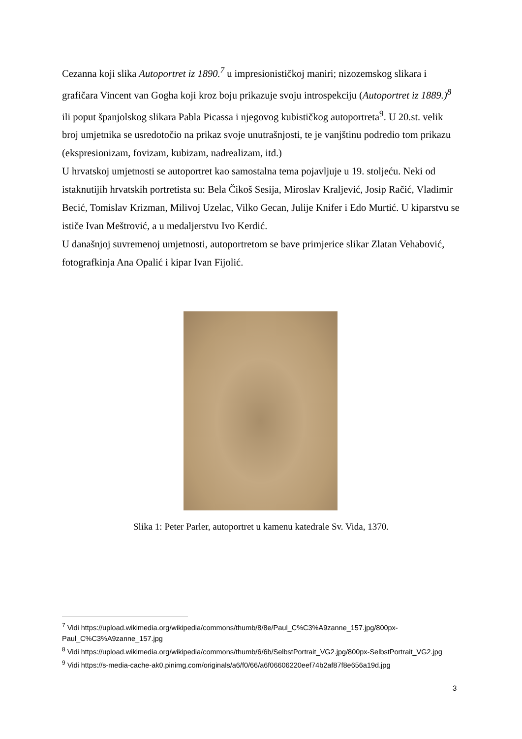Cezanna koji slika Autoportret iz 1890.<sup>7</sup> u impresionističkoj maniri; nizozemskog slikara i grafičara Vincent van Gogha koji kroz boju prikazuje svoju introspekciju (Autoportret iz 1889.)<sup>8</sup> ili poput španjolskog slikara Pabla Picassa i njegovog kubističkog autoportreta<sup>9</sup>. U 20.st. velik broj umjetnika se usredotočio na prikaz svoje unutrašnjosti, te je vanjštinu podredio tom prikazu (ekspresionizam, fovizam, kubizam, nadrealizam, itd.)
U hrvatskoj umjetnosti se autoportret kao samostalna tema pojavljuje u 19. stoljeću. Neki od istaknutijih hrvatskih portretista su: Bela Čikoš Sesija, Miroslav Kraljević, Josip Račić, Vladimir Becić, Tomislav Krizman, Milivoj Uzelac, Vilko Gecan, Julije Knifer i Edo Murtić. U kiparstvu se ističe Ivan Meštrović, a u medaljerstvu Ivo Kerdić.
U današnjoj suvremenoj umjetnosti, autoportretom se bave primjerice slikar Zlatan Vehabović, fotografkinja Ana Opalić i kipar Ivan Fijolić.
Slika 1: Peter Parler, autoportret u kamenu katedrale Sv. Vida, 1370.
<sup>7</sup> Vidi https://upload.wikimedia.org/wikipedia/commons/thumb/8/8e/Paul_C%C3%A9zanne_157.jpg/800px-Paul_C%C3%A9zanne_157.jpg
<sup>8</sup> Vidi https://upload.wikimedia.org/wikipedia/commons/thumb/6/6b/SelbstPortrait_VG2.jpg/800px-SelbstPortrait_VG2.jpg
<sup>9</sup> Vidi https://s-media-cache-ak0.pinimg.com/originals/a6/f0/66/a6f06606220eef74b2af87f8e656a19d.jpg
3